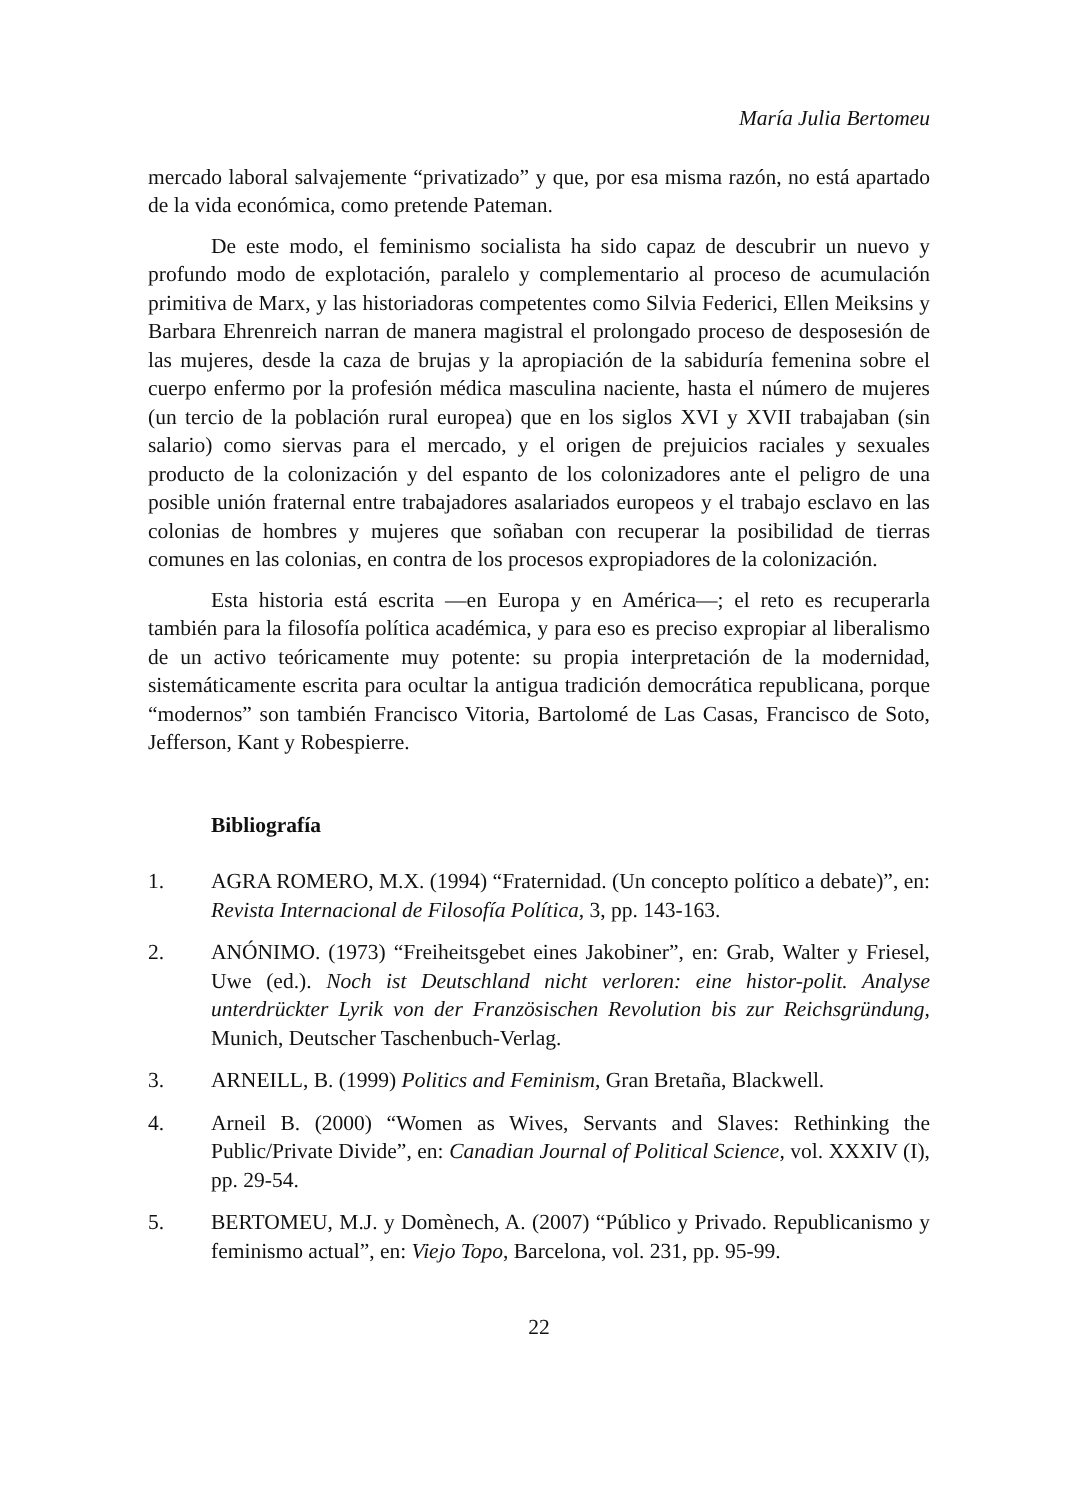María Julia Bertomeu
mercado laboral salvajemente “privatizado” y que, por esa misma razón, no está apartado de la vida económica, como pretende Pateman.
De este modo, el feminismo socialista ha sido capaz de descubrir un nuevo y profundo modo de explotación, paralelo y complementario al proceso de acumulación primitiva de Marx, y las historiadoras competentes como Silvia Federici, Ellen Meiksins y Barbara Ehrenreich narran de manera magistral el prolongado proceso de desposesión de las mujeres, desde la caza de brujas y la apropiación de la sabiduría femenina sobre el cuerpo enfermo por la profesión médica masculina naciente, hasta el número de mujeres (un tercio de la población rural europea) que en los siglos XVI y XVII trabajaban (sin salario) como siervas para el mercado, y el origen de prejuicios raciales y sexuales producto de la colonización y del espanto de los colonizadores ante el peligro de una posible unión fraternal entre trabajadores asalariados europeos y el trabajo esclavo en las colonias de hombres y mujeres que soñaban con recuperar la posibilidad de tierras comunes en las colonias, en contra de los procesos expropiadores de la colonización.
Esta historia está escrita —en Europa y en América—; el reto es recuperarla también para la filosofía política académica, y para eso es preciso expropiar al liberalismo de un activo teóricamente muy potente: su propia interpretación de la modernidad, sistemáticamente escrita para ocultar la antigua tradición democrática republicana, porque “modernos” son también Francisco Vitoria, Bartolomé de Las Casas, Francisco de Soto, Jefferson, Kant y Robespierre.
Bibliografía
1. AGRA ROMERO, M.X. (1994) “Fraternidad. (Un concepto político a debate)”, en: Revista Internacional de Filosofía Política, 3, pp. 143-163.
2. ANÓNIMO. (1973) “Freiheitsgebet eines Jakobiner”, en: Grab, Walter y Friesel, Uwe (ed.). Noch ist Deutschland nicht verloren: eine histor-polit. Analyse unterdrückter Lyrik von der Französischen Revolution bis zur Reichsgründung, Munich, Deutscher Taschenbuch-Verlag.
3. ARNEILL, B. (1999) Politics and Feminism, Gran Bretaña, Blackwell.
4. Arneil B. (2000) “Women as Wives, Servants and Slaves: Rethinking the Public/Private Divide”, en: Canadian Journal of Political Science, vol. XXXIV (I), pp. 29-54.
5. BERTOMEU, M.J. y Domènech, A. (2007) “Público y Privado. Republicanismo y feminismo actual”, en: Viejo Topo, Barcelona, vol. 231, pp. 95-99.
22